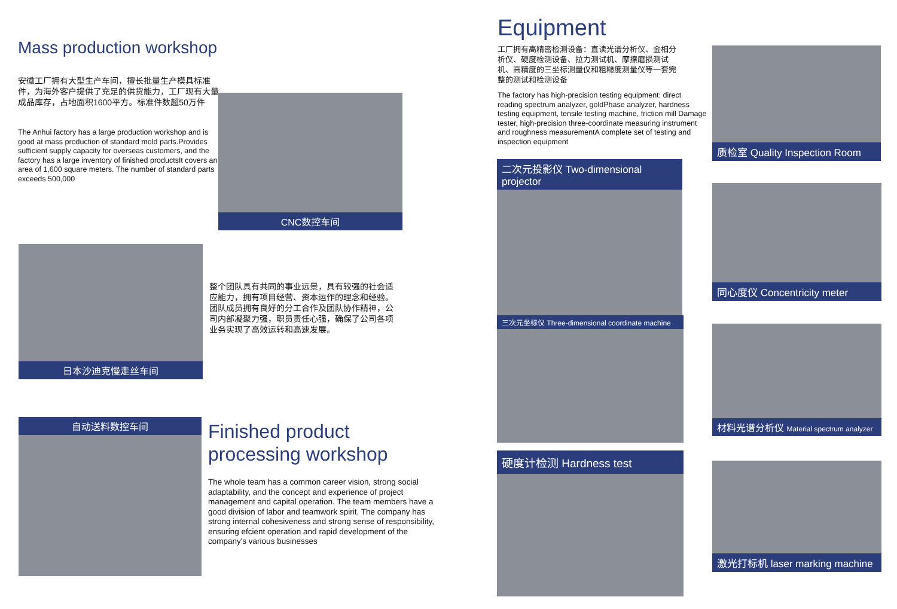Mass production workshop
安徽工厂拥有大型生产车间，擅长批量生产模具标准件，为海外客户提供了充足的供货能力，工厂现有大量成品库存，占地面积1600平方。标准件数超50万件
The Anhui factory has a large production workshop and is good at mass production of standard mold parts.Provides sufficient supply capacity for overseas customers, and the factory has a large inventory of finished productsIt covers an area of 1,600 square meters. The number of standard parts exceeds 500,000
CNC数控车间
日本沙迪克慢走丝车间
整个团队具有共同的事业远景，具有较强的社会适应能力，拥有项目经营、资本运作的理念和经验。团队成员拥有良好的分工合作及团队协作精神，公司内部凝聚力强，职员责任心强，确保了公司各项业务实现了高效运转和高速发展。
自动送料数控车间
Finished product processing workshop
The whole team has a common career vision, strong social adaptability, and the concept and experience of project management and capital operation. The team members have a good division of labor and teamwork spirit. The company has strong internal cohesiveness and strong sense of responsibility, ensuring efcient operation and rapid development of the company's various businesses
Equipment
工厂拥有高精密检测设备：直读光谱分析仪、金相分析仪、硬度检测设备、拉力测试机、摩擦磨损测试机、高精度的三坐标测量仪和粗糙度测量仪等一套完整的测试和检测设备
The factory has high-precision testing equipment: direct reading spectrum analyzer, goldPhase analyzer, hardness testing equipment, tensile testing machine, friction mill Damage tester, high-precision three-coordinate measuring instrument and roughness measurementA complete set of testing and inspection equipment
二次元投影仪 Two-dimensional projector
三次元坐标仪 Three-dimensional coordinate machine
硬度计检测 Hardness test
质检室 Quality Inspection Room
同心度仪 Concentricity meter
材料光谱分析仪 Material spectrum analyzer
激光打标机 laser marking machine